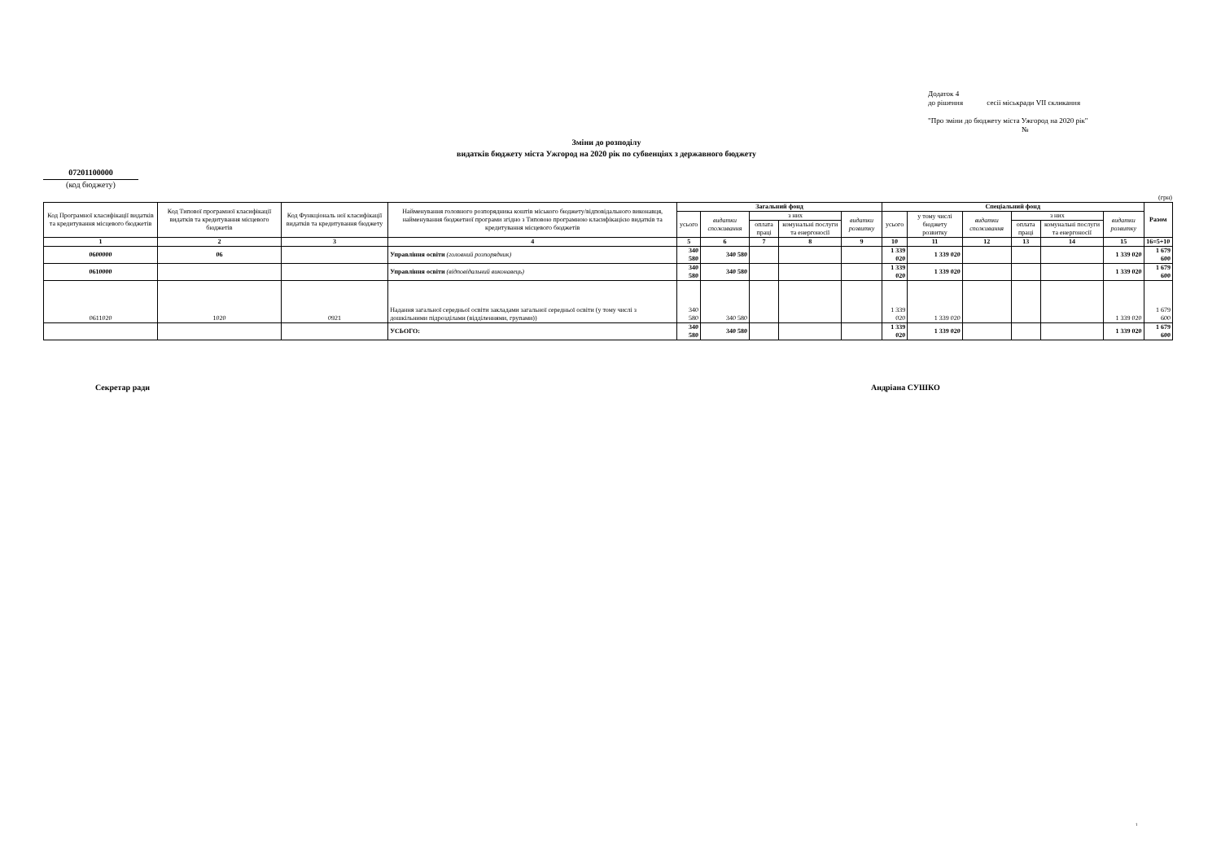Додаток 4
до рішення сесії міськради VII скликання
"Про зміни до бюджету міста Ужгород на 2020 рік"
№
Зміни до розподілу
видатків бюджету міста Ужгород на 2020 рік по субвенціях з державного бюджету
07201100000
(код бюджету)
(грн)
| Код Програмної класифікації видатків та кредитування місцевого бюджетів | Код Типової програмної класифікації видатків та кредитування місцевого бюджетів | Код Функціональ ної класифікації видатків та кредитування бюджету | Найменування головного розпорядника коштів міського бюджету/відповідального виконавця, найменування бюджетної програми згідно з Типовою програмною класифікацією видатків та кредитування місцевого бюджетів | Загальний фонд | | | | | Спеціальний фонд | | | | | | Разом |
| --- | --- | --- | --- | --- | --- | --- | --- | --- | --- | --- | --- | --- | --- | --- | --- |
| | | | | усього | видатки споживання | з них | | видатки розвитку | усього | у тому числі бюджету розвитку | видатки споживання | з них | | видатки розвитку | |
| | | | | | | оплата праці | комунальні послуги та енергоносії | | | | | оплата праці | комунальні послуги та енергоносії | | |
| 1 | 2 | 3 | 4 | 5 | 6 | 7 | 8 | 9 | 10 | 11 | 12 | 13 | 14 | 15 | 16=5+10 |
| 0600000 | 06 | | Управління освіти (головний розпорядник) | 340 580 | 340 580 | | | | 1 339 020 | 1 339 020 | | | | 1 339 020 | 1 679 600 |
| 0610000 | | | Управління освіти (відповідальний виконавець) | 340 580 | 340 580 | | | | 1 339 020 | 1 339 020 | | | | 1 339 020 | 1 679 600 |
| 0611020 | 1020 | 0921 | Надання загальної середньої освіти закладами загальної середньої освіти (у тому числі з дошкільними підрозділами (відділеннями, групами)) | 340 580 | 340 580 | | | | 1 339 020 | 1 339 020 | | | | 1 339 020 | 1 679 600 |
| | | | УСЬОГО: | 340 580 | 340 580 | | | | 1 339 020 | 1 339 020 | | | | 1 339 020 | 1 679 600 |
Секретар ради Андріана СУШКО
1